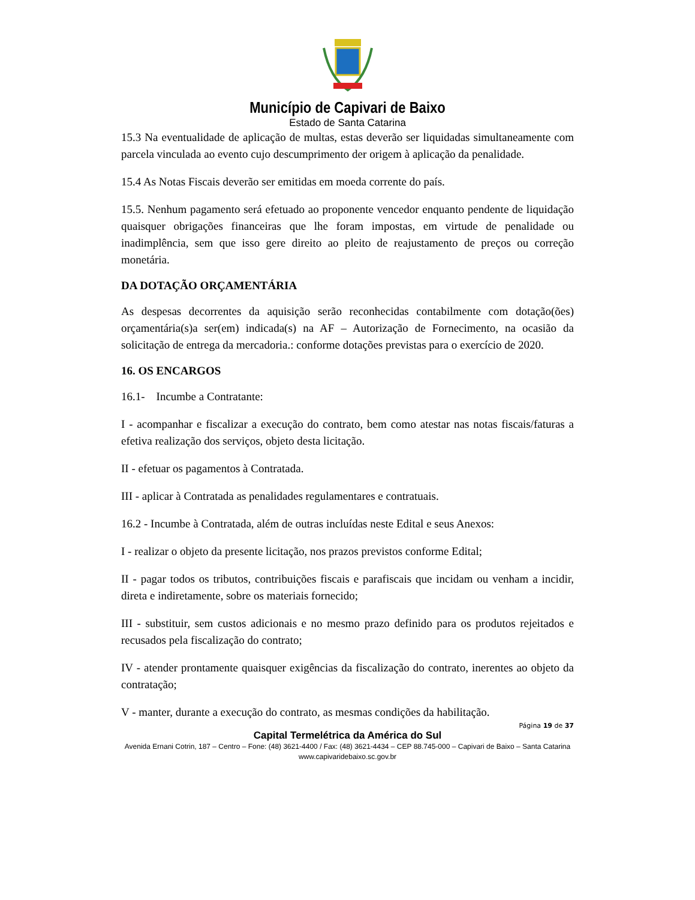Município de Capivari de Baixo
Estado de Santa Catarina
15.3 Na eventualidade de aplicação de multas, estas deverão ser liquidadas simultaneamente com parcela vinculada ao evento cujo descumprimento der origem à aplicação da penalidade.
15.4 As Notas Fiscais deverão ser emitidas em moeda corrente do país.
15.5. Nenhum pagamento será efetuado ao proponente vencedor enquanto pendente de liquidação quaisquer obrigações financeiras que lhe foram impostas, em virtude de penalidade ou inadimplência, sem que isso gere direito ao pleito de reajustamento de preços ou correção monetária.
DA DOTAÇÃO ORÇAMENTÁRIA
As despesas decorrentes da aquisição serão reconhecidas contabilmente com dotação(ões) orçamentária(s)a ser(em) indicada(s) na AF – Autorização de Fornecimento, na ocasião da solicitação de entrega da mercadoria.: conforme dotações previstas para o exercício de 2020.
16. OS ENCARGOS
16.1- Incumbe a Contratante:
I - acompanhar e fiscalizar a execução do contrato, bem como atestar nas notas fiscais/faturas a efetiva realização dos serviços, objeto desta licitação.
II - efetuar os pagamentos à Contratada.
III - aplicar à Contratada as penalidades regulamentares e contratuais.
16.2 - Incumbe à Contratada, além de outras incluídas neste Edital e seus Anexos:
I - realizar o objeto da presente licitação, nos prazos previstos conforme Edital;
II - pagar todos os tributos, contribuições fiscais e parafiscais que incidam ou venham a incidir, direta e indiretamente, sobre os materiais fornecido;
III - substituir, sem custos adicionais e no mesmo prazo definido para os produtos rejeitados e recusados pela fiscalização do contrato;
IV - atender prontamente quaisquer exigências da fiscalização do contrato, inerentes ao objeto da contratação;
V - manter, durante a execução do contrato, as mesmas condições da habilitação.
Página 19 de 37
Capital Termelétrica da América do Sul
Avenida Ernani Cotrin, 187 – Centro – Fone: (48) 3621-4400 / Fax: (48) 3621-4434 – CEP 88.745-000 – Capivari de Baixo – Santa Catarina
www.capivaridebaixo.sc.gov.br